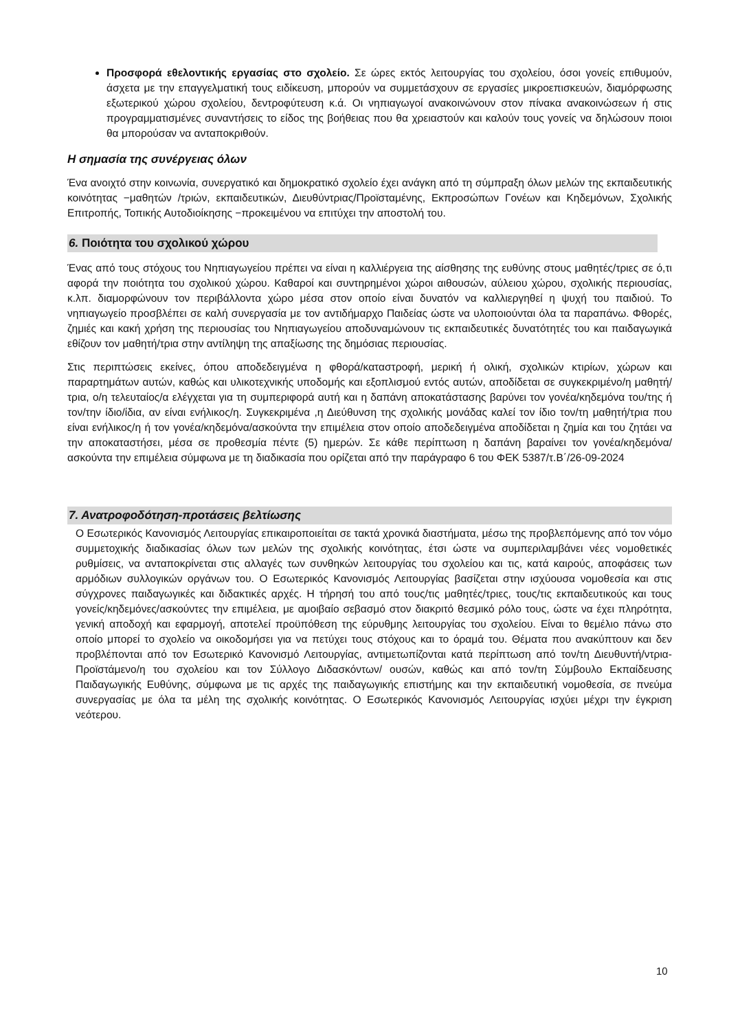Προσφορά εθελοντικής εργασίας στο σχολείο. Σε ώρες εκτός λειτουργίας του σχολείου, όσοι γονείς επιθυμούν, άσχετα με την επαγγελματική τους ειδίκευση, μπορούν να συμμετάσχουν σε εργασίες μικροεπισκευών, διαμόρφωσης εξωτερικού χώρου σχολείου, δεντροφύτευση κ.ά. Οι νηπιαγωγοί ανακοινώνουν στον πίνακα ανακοινώσεων ή στις προγραμματισμένες συναντήσεις το είδος της βοήθειας που θα χρειαστούν και καλούν τους γονείς να δηλώσουν ποιοι θα μπορούσαν να ανταποκριθούν.
Η σημασία της συνέργειας όλων
Ένα ανοιχτό στην κοινωνία, συνεργατικό και δημοκρατικό σχολείο έχει ανάγκη από τη σύμπραξη όλων μελών της εκπαιδευτικής κοινότητας −μαθητών /τριών, εκπαιδευτικών, Διευθύντριας/Προϊσταμένης, Εκπροσώπων Γονέων και Κηδεμόνων, Σχολικής Επιτροπής, Τοπικής Αυτοδιοίκησης −προκειμένου να επιτύχει την αποστολή του.
6. Ποιότητα του σχολικού χώρου
Ένας από τους στόχους του Νηπιαγωγείου πρέπει να είναι η καλλιέργεια της αίσθησης της ευθύνης στους μαθητές/τριες σε ό,τι αφορά την ποιότητα του σχολικού χώρου. Καθαροί και συντηρημένοι χώροι αιθουσών, αύλειου χώρου, σχολικής περιουσίας, κ.λπ. διαμορφώνουν τον περιβάλλοντα χώρο μέσα στον οποίο είναι δυνατόν να καλλιεργηθεί η ψυχή του παιδιού. Το νηπιαγωγείο προσβλέπει σε καλή συνεργασία με τον αντιδήμαρχο Παιδείας ώστε να υλοποιούνται όλα τα παραπάνω. Φθορές, ζημιές και κακή χρήση της περιουσίας του Νηπιαγωγείου αποδυναμώνουν τις εκπαιδευτικές δυνατότητές του και παιδαγωγικά εθίζουν τον μαθητή/τρια στην αντίληψη της απαξίωσης της δημόσιας περιουσίας.
Στις περιπτώσεις εκείνες, όπου αποδεδειγμένα η φθορά/καταστροφή, μερική ή ολική, σχολικών κτιρίων, χώρων και παραρτημάτων αυτών, καθώς και υλικοτεχνικής υποδομής και εξοπλισμού εντός αυτών, αποδίδεται σε συγκεκριμένο/η μαθητή/τρια, ο/η τελευταίος/α ελέγχεται για τη συμπεριφορά αυτή και η δαπάνη αποκατάστασης βαρύνει τον γονέα/κηδεμόνα του/της ή τον/την ίδιο/ίδια, αν είναι ενήλικος/η. Συγκεκριμένα ,η Διεύθυνση της σχολικής μονάδας καλεί τον ίδιο τον/τη μαθητή/τρια που είναι ενήλικος/η ή τον γονέα/κηδεμόνα/ασκούντα την επιμέλεια στον οποίο αποδεδειγμένα αποδίδεται η ζημία και του ζητάει να την αποκαταστήσει, μέσα σε προθεσμία πέντε (5) ημερών. Σε κάθε περίπτωση η δαπάνη βαραίνει τον γονέα/κηδεμόνα/ασκούντα την επιμέλεια σύμφωνα με τη διαδικασία που ορίζεται από την παράγραφο 6 του ΦΕΚ 5387/τ.Β΄/26-09-2024
7. Ανατροφοδότηση-προτάσεις βελτίωσης
Ο Εσωτερικός Κανονισμός Λειτουργίας επικαιροποιείται σε τακτά χρονικά διαστήματα, μέσω της προβλεπόμενης από τον νόμο συμμετοχικής διαδικασίας όλων των μελών της σχολικής κοινότητας, έτσι ώστε να συμπεριλαμβάνει νέες νομοθετικές ρυθμίσεις, να ανταποκρίνεται στις αλλαγές των συνθηκών λειτουργίας του σχολείου και τις, κατά καιρούς, αποφάσεις των αρμόδιων συλλογικών οργάνων του. Ο Εσωτερικός Κανονισμός Λειτουργίας βασίζεται στην ισχύουσα νομοθεσία και στις σύγχρονες παιδαγωγικές και διδακτικές αρχές. Η τήρησή του από τους/τις μαθητές/τριες, τους/τις εκπαιδευτικούς και τους γονείς/κηδεμόνες/ασκούντες την επιμέλεια, με αμοιβαίο σεβασμό στον διακριτό θεσμικό ρόλο τους, ώστε να έχει πληρότητα, γενική αποδοχή και εφαρμογή, αποτελεί προϋπόθεση της εύρυθμης λειτουργίας του σχολείου. Είναι το θεμέλιο πάνω στο οποίο μπορεί το σχολείο να οικοδομήσει για να πετύχει τους στόχους και το όραμά του. Θέματα που ανακύπτουν και δεν προβλέπονται από τον Εσωτερικό Κανονισμό Λειτουργίας, αντιμετωπίζονται κατά περίπτωση από τον/τη Διευθυντή/ντρια-Προϊστάμενο/η του σχολείου και τον Σύλλογο Διδασκόντων/ ουσών, καθώς και από τον/τη Σύμβουλο Εκπαίδευσης Παιδαγωγικής Ευθύνης, σύμφωνα με τις αρχές της παιδαγωγικής επιστήμης και την εκπαιδευτική νομοθεσία, σε πνεύμα συνεργασίας με όλα τα μέλη της σχολικής κοινότητας. Ο Εσωτερικός Κανονισμός Λειτουργίας ισχύει μέχρι την έγκριση νεότερου.
10